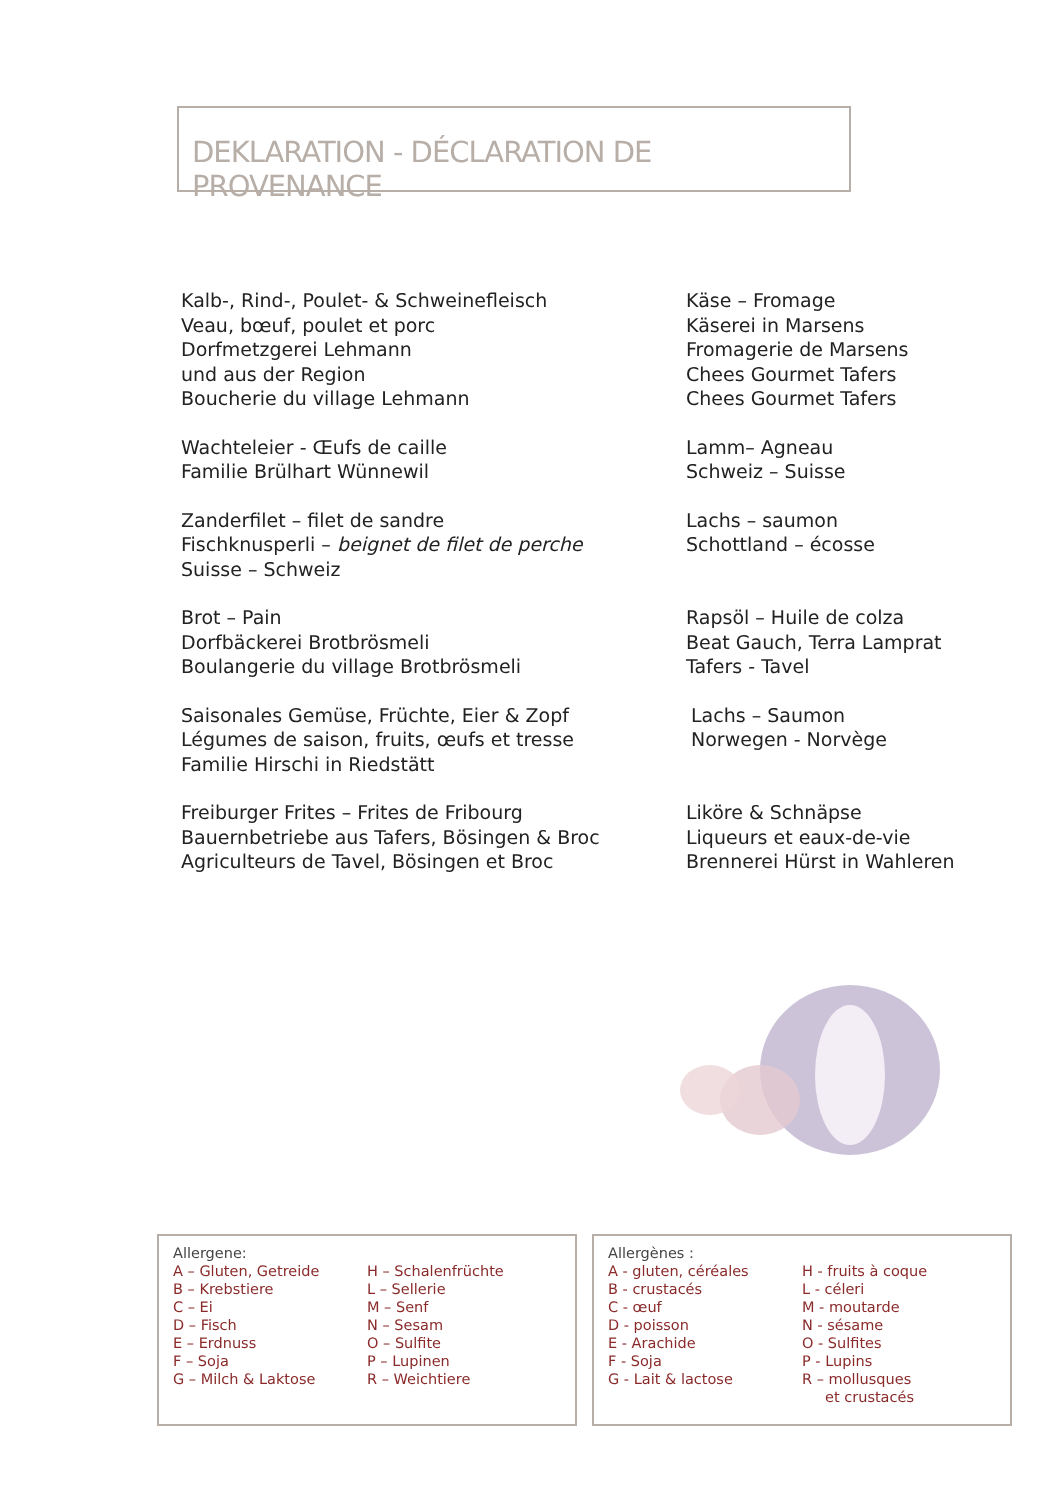DEKLARATION - DÉCLARATION DE PROVENANCE
Kalb-, Rind-, Poulet- & Schweinefleisch
Veau, bœuf, poulet et porc
Dorfmetzgerei Lehmann
und aus der Region
Boucherie du village Lehmann
Wachteleier - Œufs de caille
Familie Brülhart Wünnewil
Zanderfilet – filet de sandre
Fischknusperli – beignet de filet de perche
Suisse – Schweiz
Brot – Pain
Dorfbäckerei Brotbrösmeli
Boulangerie du village Brotbrösmeli
Saisonales Gemüse, Früchte, Eier & Zopf
Légumes de saison, fruits, œufs et tresse
Familie Hirschi in Riedstätt
Freiburger Frites – Frites de Fribourg
Bauernbetriebe aus Tafers, Bösingen & Broc
Agriculteurs de Tavel, Bösingen et Broc
Käse – Fromage
Käserei in Marsens
Fromagerie de Marsens
Chees Gourmet Tafers
Chees Gourmet Tafers
Lamm– Agneau
Schweiz – Suisse
Lachs – saumon
Schottland – écosse
Rapsöl – Huile de colza
Beat Gauch, Terra Lamprat
Tafers - Tavel
Lachs – Saumon
Norwegen - Norvège
Liköre & Schnäpse
Liqueurs et eaux-de-vie
Brennerei Hürst in Wahleren
Allergene:
A – Gluten, Getreide
B – Krebstiere
C – Ei
D – Fisch
E – Erdnuss
F – Soja
G – Milch & Laktose
H – Schalenfrüchte
L – Sellerie
M – Senf
N – Sesam
O – Sulfite
P – Lupinen
R – Weichtiere
Allergènes :
A - gluten, céréales
B - crustacés
C - œuf
D - poisson
E - Arachide
F - Soja
G - Lait & lactose
H - fruits à coque
L - céleri
M - moutarde
N - sésame
O - Sulfites
P - Lupins
R – mollusques
et crustacés